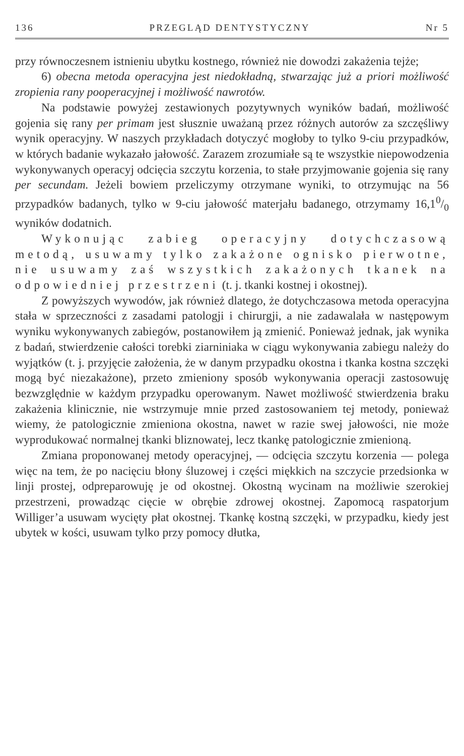136 PRZEGLĄD DENTYSTYCZNY Nr 5
przy równoczesnem istnieniu ubytku kostnego, również nie dowodzi zakażenia tejże;
6) obecna metoda operacyjna jest niedokładną, stwarzając już a priori możliwość zropienia rany pooperacyjnej i możliwość nawrotów.
Na podstawie powyżej zestawionych pozytywnych wyników badań, możliwość gojenia się rany per primam jest słusznie uważaną przez różnych autorów za szczęśliwy wynik operacyjny. W naszych przykładach dotyczyć mogłoby to tylko 9-ciu przypadków, w których badanie wykazało jałowość. Zarazem zrozumiałe są te wszystkie niepowodzenia wykonywanych operacyj odcięcia szczytu korzenia, to stałe przyjmowanie gojenia się rany per secundam. Jeżeli bowiem przeliczymy otrzymane wyniki, to otrzymując na 56 przypadków badanych, tylko w 9-ciu jałowość materjału badanego, otrzymamy 16,10/0 wyników dodatnich.
Wykonując zabieg operacyjny dotychczasową metodą, usuwamy tylko zakażone ognisko pierwotne, nie usuwamy zaś wszystkich zakażonych tkanek na odpowiedniej przestrzeni (t. j. tkanki kostnej i okostnej).
Z powyższych wywodów, jak również dlatego, że dotychczasowa metoda operacyjna stała w sprzeczności z zasadami patologji i chirurgji, a nie zadawalała w następowym wyniku wykonywanych zabiegów, postanowiłem ją zmienić. Ponieważ jednak, jak wynika z badań, stwierdzenie całości torebki ziarniniaka w ciągu wykonywania zabiegu należy do wyjątków (t. j. przyjęcie założenia, że w danym przypadku okostna i tkanka kostna szczęki mogą być niezakażone), przeto zmieniony sposób wykonywania operacji zastosowuję bezwzględnie w każdym przypadku operowanym. Nawet możliwość stwierdzenia braku zakażenia klinicznie, nie wstrzymuje mnie przed zastosowaniem tej metody, ponieważ wiemy, że patologicznie zmieniona okostna, nawet w razie swej jałowości, nie może wyprodukować normalnej tkanki bliznowatej, lecz tkankę patologicznie zmienioną.
Zmiana proponowanej metody operacyjnej, — odcięcia szczytu korzenia — polega więc na tem, że po nacięciu błony śluzowej i części miękkich na szczycie przedsionka w linji prostej, odpreparowuję je od okostnej. Okostną wycinam na możliwie szerokiej przestrzeni, prowadząc cięcie w obrębie zdrowej okostnej. Zapomocą raspatorjum Williger’a usuwam wycięty płat okostnej. Tkankę kostną szczęki, w przypadku, kiedy jest ubytek w kości, usuwam tylko przy pomocy dłutka,